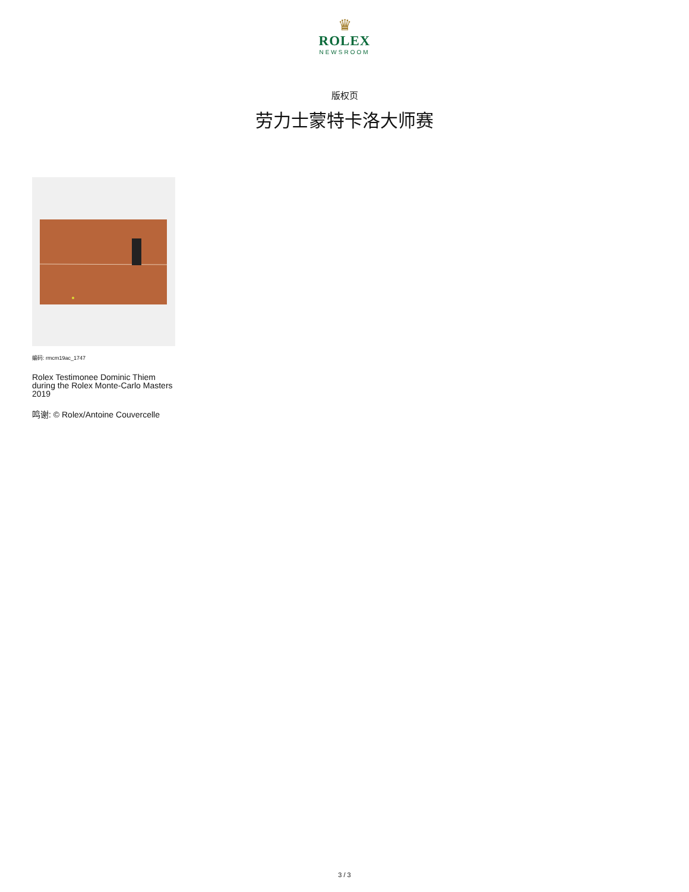♛
ROLEX
NEWSROOM
版权页
劳力士蒙特卡洛大师赛
编码: rmcm19ac_1747
Rolex Testimonee Dominic Thiem during the Rolex Monte-Carlo Masters 2019
鸣谢: © Rolex/Antoine Couvercelle
3 / 3